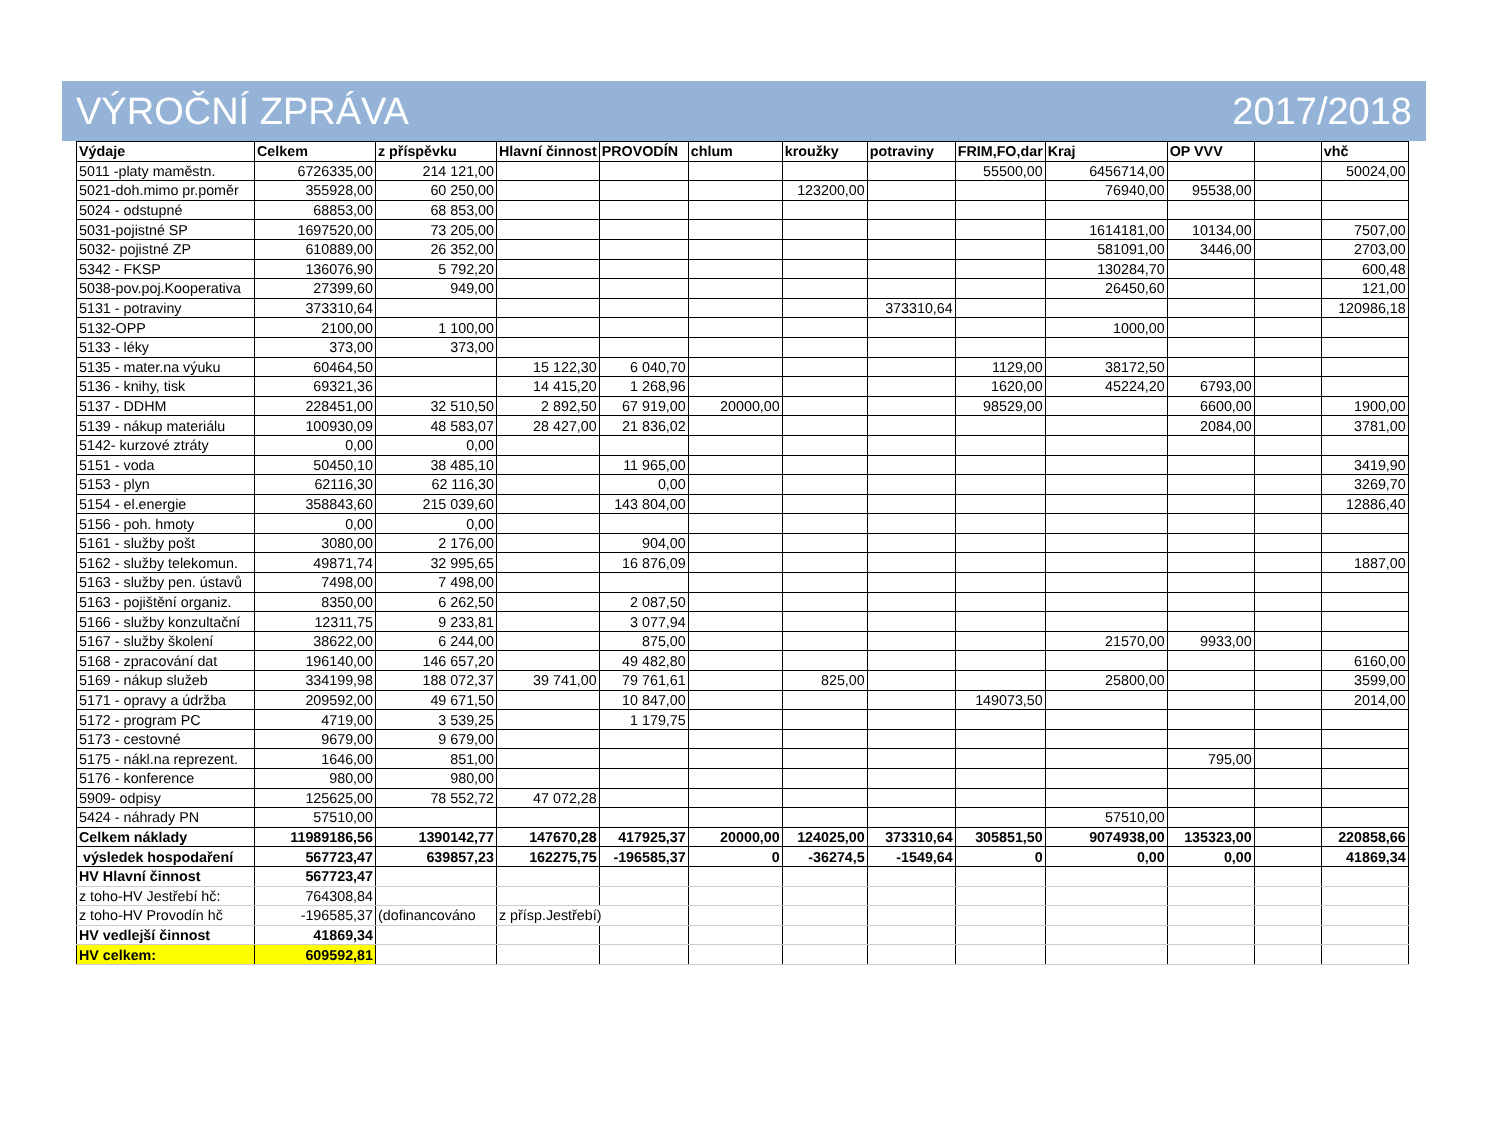VÝROČNÍ ZPRÁVA 2017/2018
| Výdaje | Celkem | z příspěvku | Hlavní činnost | PROVODÍN | chlum | kroužky | potraviny | FRIM,FO,dar | Kraj | OP VVV | | vhč |
| --- | --- | --- | --- | --- | --- | --- | --- | --- | --- | --- | --- | --- |
| 5011 -platy maměstn. | 6726335,00 | 214 121,00 | | | | | | 55500,00 | 6456714,00 | | | 50024,00 |
| 5021-doh.mimo pr.poměr | 355928,00 | 60 250,00 | | | | 123200,00 | | | 76940,00 | 95538,00 | | |
| 5024 - odstupné | 68853,00 | 68 853,00 | | | | | | | | | | |
| 5031-pojistné SP | 1697520,00 | 73 205,00 | | | | | | | 1614181,00 | 10134,00 | | 7507,00 |
| 5032- pojistné ZP | 610889,00 | 26 352,00 | | | | | | | 581091,00 | 3446,00 | | 2703,00 |
| 5342 - FKSP | 136076,90 | 5 792,20 | | | | | | | 130284,70 | | | 600,48 |
| 5038-pov.poj.Kooperativa | 27399,60 | 949,00 | | | | | | | 26450,60 | | | 121,00 |
| 5131 - potraviny | 373310,64 | | | | | | 373310,64 | | | | | 120986,18 |
| 5132-OPP | 2100,00 | 1 100,00 | | | | | | | 1000,00 | | | |
| 5133 - léky | 373,00 | 373,00 | | | | | | | | | | |
| 5135 - mater.na výuku | 60464,50 | | 15 122,30 | 6 040,70 | | | | 1129,00 | 38172,50 | | | |
| 5136 - knihy, tisk | 69321,36 | | 14 415,20 | 1 268,96 | | | | 1620,00 | 45224,20 | 6793,00 | | |
| 5137 - DDHM | 228451,00 | 32 510,50 | 2 892,50 | 67 919,00 | 20000,00 | | | 98529,00 | | 6600,00 | | 1900,00 |
| 5139 - nákup materiálu | 100930,09 | 48 583,07 | 28 427,00 | 21 836,02 | | | | | | 2084,00 | | 3781,00 |
| 5142- kurzové ztráty | 0,00 | 0,00 | | | | | | | | | | |
| 5151 - voda | 50450,10 | 38 485,10 | | 11 965,00 | | | | | | | | 3419,90 |
| 5153 - plyn | 62116,30 | 62 116,30 | | 0,00 | | | | | | | | 3269,70 |
| 5154 - el.energie | 358843,60 | 215 039,60 | | 143 804,00 | | | | | | | | 12886,40 |
| 5156 - poh. hmoty | 0,00 | 0,00 | | | | | | | | | | |
| 5161 - služby pošt | 3080,00 | 2 176,00 | | 904,00 | | | | | | | | |
| 5162 - služby telekomun. | 49871,74 | 32 995,65 | | 16 876,09 | | | | | | | | 1887,00 |
| 5163 - služby pen. ústavů | 7498,00 | 7 498,00 | | | | | | | | | | |
| 5163 - pojištění organiz. | 8350,00 | 6 262,50 | | 2 087,50 | | | | | | | | |
| 5166 - služby konzultační | 12311,75 | 9 233,81 | | 3 077,94 | | | | | | | | |
| 5167 - služby školení | 38622,00 | 6 244,00 | | 875,00 | | | | | 21570,00 | 9933,00 | | |
| 5168 - zpracování dat | 196140,00 | 146 657,20 | | 49 482,80 | | | | | | | | 6160,00 |
| 5169 - nákup služeb | 334199,98 | 188 072,37 | 39 741,00 | 79 761,61 | | 825,00 | | | 25800,00 | | | 3599,00 |
| 5171 - opravy a údržba | 209592,00 | 49 671,50 | | 10 847,00 | | | | 149073,50 | | | | 2014,00 |
| 5172 - program PC | 4719,00 | 3 539,25 | | 1 179,75 | | | | | | | | |
| 5173 - cestovné | 9679,00 | 9 679,00 | | | | | | | | | | |
| 5175 - nákl.na reprezent. | 1646,00 | 851,00 | | | | | | | | 795,00 | | |
| 5176 - konference | 980,00 | 980,00 | | | | | | | | | | |
| 5909- odpisy | 125625,00 | 78 552,72 | 47 072,28 | | | | | | | | | |
| 5424 - náhrady PN | 57510,00 | | | | | | | | 57510,00 | | | |
| Celkem náklady | 11989186,56 | 1390142,77 | 147670,28 | 417925,37 | 20000,00 | 124025,00 | 373310,64 | 305851,50 | 9074938,00 | 135323,00 | | 220858,66 |
| výsledek hospodaření | 567723,47 | 639857,23 | 162275,75 | -196585,37 | 0 | -36274,5 | -1549,64 | 0 | 0,00 | 0,00 | | 41869,34 |
| HV Hlavní činnost | 567723,47 | | | | | | | | | | | |
| z toho-HV Jestřebí hč: | 764308,84 | | | | | | | | | | | |
| z toho-HV Provodín hč | -196585,37 | (dofinancováno | z přísp.Jestřebí) | | | | | | | | | |
| HV vedlejší činnost | 41869,34 | | | | | | | | | | | |
| HV celkem: | 609592,81 | | | | | | | | | | | |